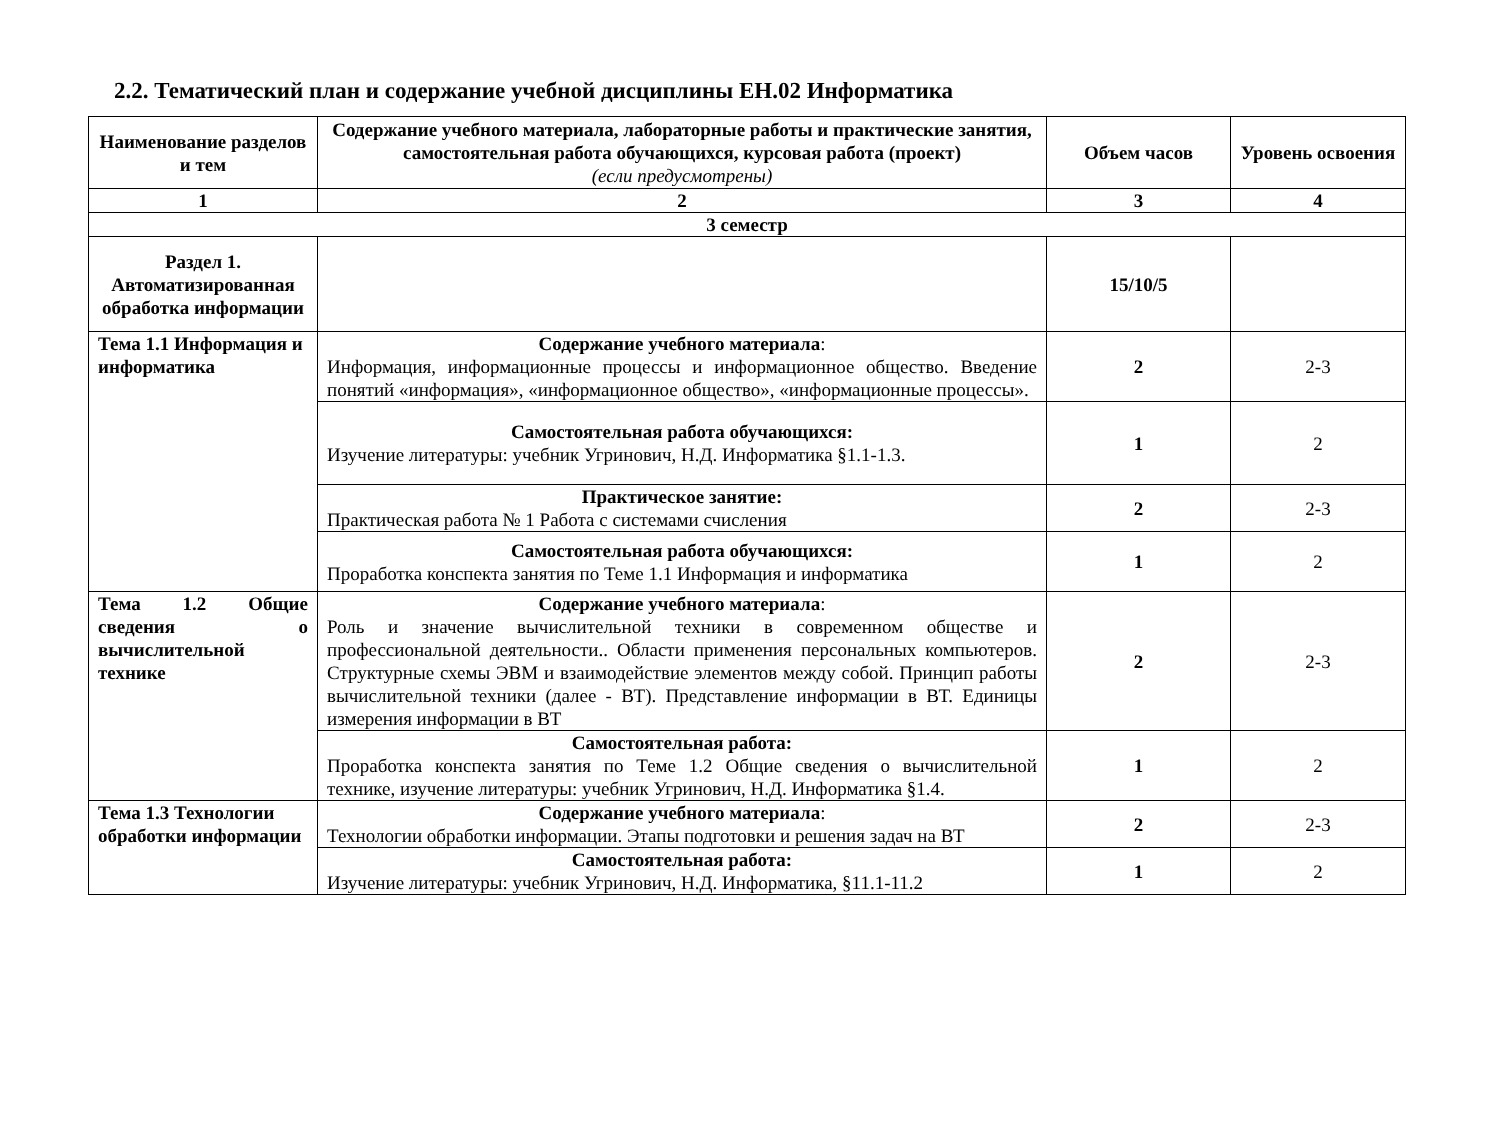2.2. Тематический план и содержание учебной дисциплины ЕН.02 Информатика
| Наименование разделов и тем | Содержание учебного материала, лабораторные работы и практические занятия, самостоятельная работа обучающихся, курсовая работа (проект) (если предусмотрены) | Объем часов | Уровень освоения |
| --- | --- | --- | --- |
| 1 | 2 | 3 | 4 |
| 3 семестр | | | |
| Раздел 1. Автоматизированная обработка информации | | 15/10/5 | |
| Тема 1.1 Информация и информатика | Содержание учебного материала : Информация, информационные процессы и информационное общество. Введение понятий «информация», «информационное общество», «информационные процессы». | 2 | 2-3 |
| | Самостоятельная работа обучающихся: Изучение литературы: учебник Угринович, Н.Д. Информатика §1.1-1.3. | 1 | 2 |
| | Практическое занятие: Практическая работа № 1 Работа с системами счисления | 2 | 2-3 |
| | Самостоятельная работа обучающихся: Проработка конспекта занятия по Теме 1.1 Информация и информатика | 1 | 2 |
| Тема 1.2 Общие сведения о вычислительной технике | Содержание учебного материала : Роль и значение вычислительной техники в современном обществе и профессиональной деятельности.. Области применения персональных компьютеров. Структурные схемы ЭВМ и взаимодействие элементов между собой. Принцип работы вычислительной техники (далее - ВТ). Представление информации в ВТ. Единицы измерения информации в ВТ | 2 | 2-3 |
| | Самостоятельная работа: Проработка конспекта занятия по Теме 1.2 Общие сведения о вычислительной технике, изучение литературы: учебник Угринович, Н.Д. Информатика §1.4. | 1 | 2 |
| Тема 1.3 Технологии обработки информации | Содержание учебного материала : Технологии обработки информации. Этапы подготовки и решения задач на ВТ | 2 | 2-3 |
| | Самостоятельная работа: Изучение литературы: учебник Угринович, Н.Д. Информатика, §11.1-11.2 | 1 | 2 |